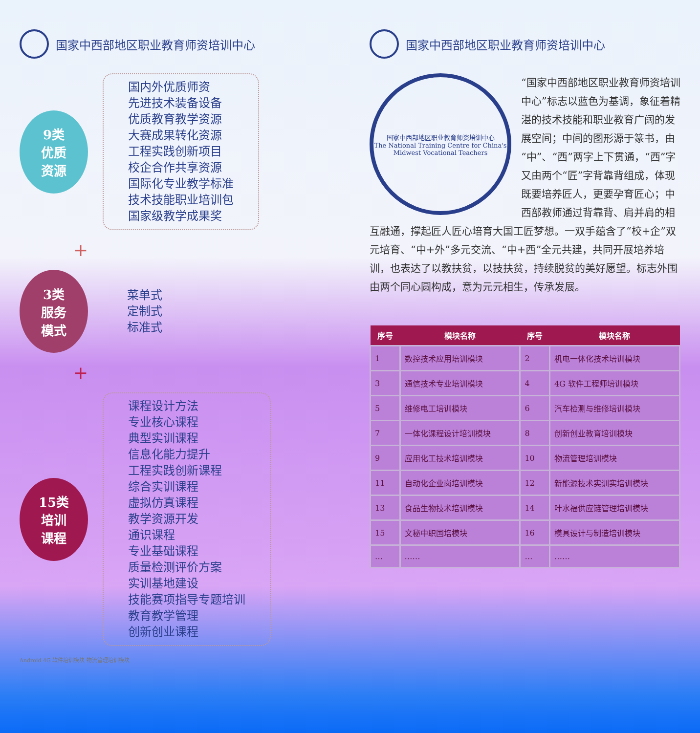国家中西部地区职业教育师资培训中心
9类
优质
资源
国内外优质师资
先进技术装备设备
优质教育教学资源
大赛成果转化资源
工程实践创新项目
校企合作共享资源
国际化专业教学标准
技术技能职业培训包
国家级教学成果奖
+
3类
服务
模式
菜单式
定制式
标准式
+
15类
培训
课程
课程设计方法
专业核心课程
典型实训课程
信息化能力提升
工程实践创新课程
综合实训课程
虚拟仿真课程
教学资源开发
通识课程
专业基础课程
质量检测评价方案
实训基地建设
技能赛项指导专题培训
教育教学管理
创新创业课程
Android 4G 软件培训模块 物流管理培训模块
国家中西部地区职业教育师资培训中心
国家中西部地区职业教育师资培训中心
The National Training Centre for China's Midwest Vocational Teachers
“国家中西部地区职业教育师资培训中心”标志以蓝色为基调，象征着精湛的技术技能和职业教育广阔的发展空间；中间的图形源于篆书，由“中”、“西”两字上下贯通，“西”字又由两个“匠”字背靠背组成，体现既要培养匠人，更要孕育匠心；中西部教师通过背靠背、肩并肩的相互融通，撑起匠人匠心培育大国工匠梦想。一双手蕴含了“校+企”双元培育、“中+外”多元交流、“中+西”全元共建，共同开展培养培训，也表达了以教扶贫，以技扶贫，持续脱贫的美好愿望。标志外围由两个同心圆构成，意为元元相生，传承发展。
| 序号 | 模块名称 | 序号 | 模块名称 |
| --- | --- | --- | --- |
| 1 | 数控技术应用培训模块 | 2 | 机电一体化技术培训模块 |
| 3 | 通信技术专业培训模块 | 4 | 4G 软件工程师培训模块 |
| 5 | 维修电工培训模块 | 6 | 汽车检测与维修培训模块 |
| 7 | 一体化课程设计培训模块 | 8 | 创新创业教育培训模块 |
| 9 | 应用化工技术培训模块 | 10 | 物流管理培训模块 |
| 11 | 自动化企业岗培训模块 | 12 | 新能源技术实训实培训模块 |
| 13 | 食品生物技术培训模块 | 14 | 叶水福供应链管理培训模块 |
| 15 | 文秘中职国培模块 | 16 | 模具设计与制造培训模块 |
| … | …… | … | …… |